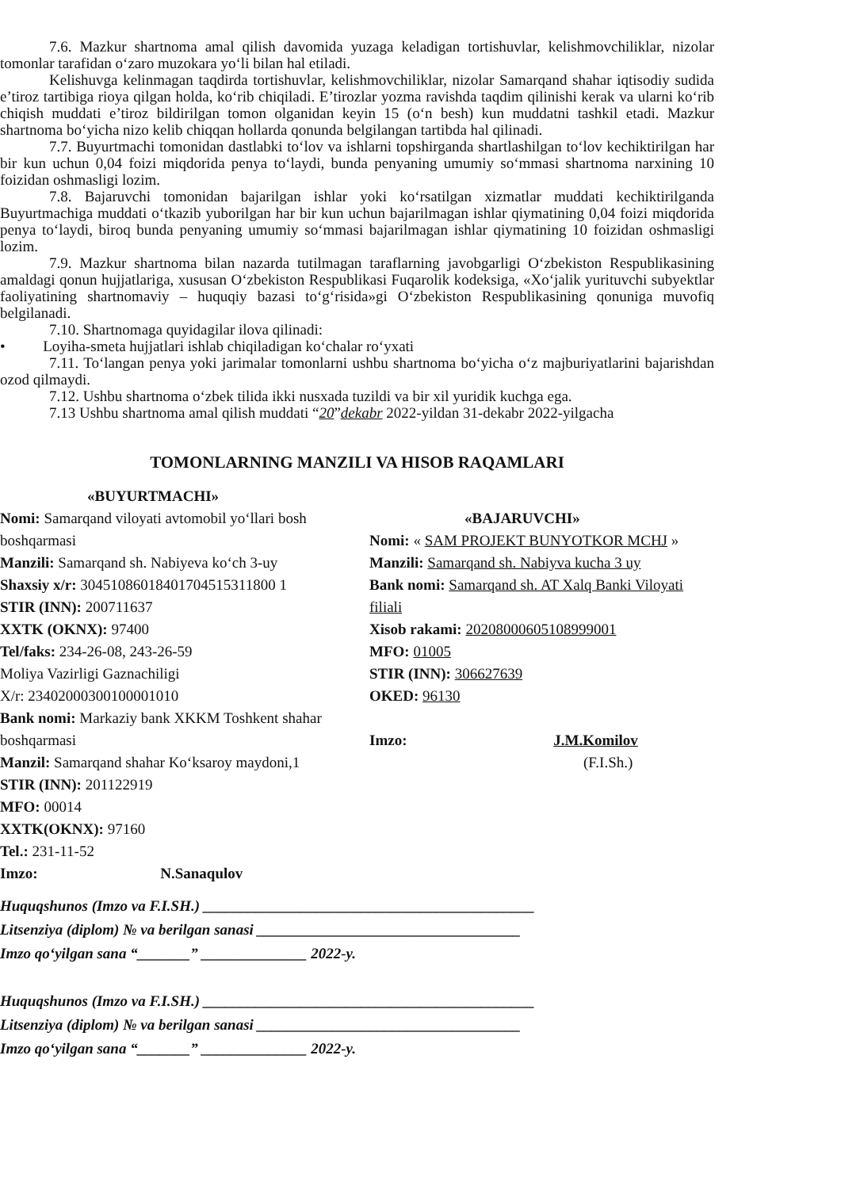7.6. Mazkur shartnoma amal qilish davomida yuzaga keladigan tortishuvlar, kelishmovchiliklar, nizolar tomonlar tarafidan o‘zaro muzokara yo‘li bilan hal etiladi.
Kelishuvga kelinmagan taqdirda tortishuvlar, kelishmovchiliklar, nizolar Samarqand shahar iqtisodiy sudida e’tiroz tartibiga rioya qilgan holda, ko‘rib chiqiladi. E’tirozlar yozma ravishda taqdim qilinishi kerak va ularni ko‘rib chiqish muddati e’tiroz bildirilgan tomon olganidan keyin 15 (o‘n besh) kun muddatni tashkil etadi. Mazkur shartnoma bo‘yicha nizo kelib chiqqan hollarda qonunda belgilangan tartibda hal qilinadi.
7.7. Buyurtmachi tomonidan dastlabki to‘lov va ishlarni topshirganda shartlashilgan to‘lov kechiktirilgan har bir kun uchun 0,04 foizi miqdorida penya to‘laydi, bunda penyaning umumiy so‘mmasi shartnoma narxining 10 foizidan oshmasligi lozim.
7.8. Bajaruvchi tomonidan bajarilgan ishlar yoki ko‘rsatilgan xizmatlar muddati kechiktirilganda Buyurtmachiga muddati o‘tkazib yuborilgan har bir kun uchun bajarilmagan ishlar qiymatining 0,04 foizi miqdorida penya to‘laydi, biroq bunda penyaning umumiy so‘mmasi bajarilmagan ishlar qiymatining 10 foizidan oshmasligi lozim.
7.9. Mazkur shartnoma bilan nazarda tutilmagan taraflarning javobgarligi O‘zbekiston Respublikasining amaldagi qonun hujjatlariga, xususan O‘zbekiston Respublikasi Fuqarolik kodeksiga, «Xo‘jalik yurituvchi subyektlar faoliyatining shartnomaviy – huquqiy bazasi to‘g‘risida»gi O‘zbekiston Respublikasining qonuniga muvofiq belgilanadi.
7.10. Shartnomaga quyidagilar ilova qilinadi:
• Loyiha-smeta hujjatlari ishlab chiqiladigan ko‘chalar ro‘yxati
7.11. To‘langan penya yoki jarimalar tomonlarni ushbu shartnoma bo‘yicha o‘z majburiyatlarini bajarishdan ozod qilmaydi.
7.12. Ushbu shartnoma o‘zbek tilida ikki nusxada tuzildi va bir xil yuridik kuchga ega.
7.13 Ushbu shartnoma amal qilish muddati “20”dekabr 2022-yildan 31-dekabr 2022-yilgacha
TOMONLARNING MANZILI VA HISOB RAQAMLARI
«BUYURTMACHI»
Nomi: Samarqand viloyati avtomobil yo‘llari bosh boshqarmasi
Manzili: Samarqand sh. Nabiyeva ko‘ch 3-uy
Shaxsiy x/r: 30451086018401704515311800 1
STIR (INN): 200711637
XXTK (OKNX): 97400
Tel/faks: 234-26-08, 243-26-59
Moliya Vazirligi Gaznachiligi
X/r: 23402000300100001010
Bank nomi: Markaziy bank XKKM Toshkent shahar boshqarmasi
Manzil: Samarqand shahar Ko‘ksaroy maydoni,1
STIR (INN): 201122919
MFO: 00014
XXTK(OKNX): 97160
Tel.: 231-11-52
Imzo: N.Sanaqulov
«BAJARUVCHI»
Nomi: « SAM PROJEKT BUNYOTKOR MCHJ »
Manzili: Samarqand sh. Nabiyva kucha 3 uy
Bank nomi: Samarqand sh. AT Xalq Banki Viloyati filiali
Xisob rakami: 20208000605108999001
MFO: 01005
STIR (INN): 306627639
OKED: 96130
Imzo: J.M.Komilov
(F.I.Sh.)
Huquqshunos (Imzo va F.I.SH.) ____________________________________________
Litsenziya (diplom) № va berilgan sanasi ___________________________________
Imzo qo‘yilgan sana “_______” ______________ 2022-y.
Huquqshunos (Imzo va F.I.SH.) ____________________________________________
Litsenziya (diplom) № va berilgan sanasi ___________________________________
Imzo qo‘yilgan sana “_______” ______________ 2022-y.